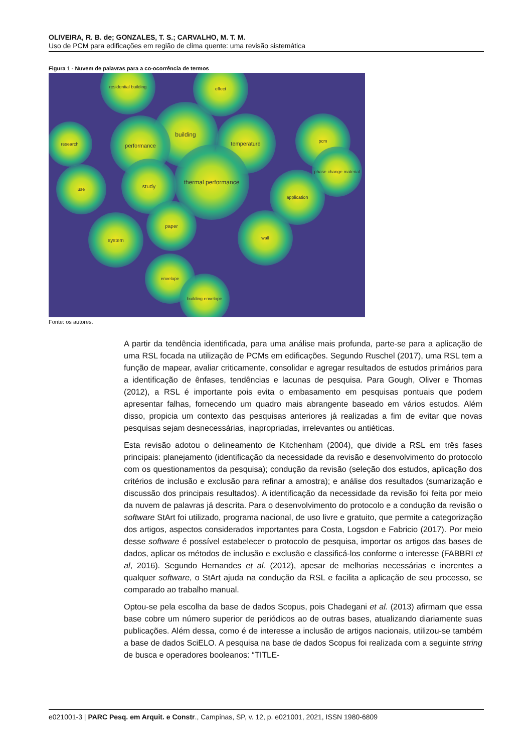OLIVEIRA, R. B. de; GONZALES, T. S.; CARVALHO, M. T. M.
Uso de PCM para edificações em região de clima quente: uma revisão sistemática
Figura 1 - Nuvem de palavras para a co-ocorrência de termos
residential building effect
research
building
performance temperature pcm
phase change material
use study
thermal performance
application
paper
system wall
envelope
building envelope
Fonte: os autores.
A partir da tendência identificada, para uma análise mais profunda, parte-se para a aplicação de uma RSL focada na utilização de PCMs em edificações. Segundo Ruschel (2017), uma RSL tem a função de mapear, avaliar criticamente, consolidar e agregar resultados de estudos primários para a identificação de ênfases, tendências e lacunas de pesquisa. Para Gough, Oliver e Thomas (2012), a RSL é importante pois evita o embasamento em pesquisas pontuais que podem apresentar falhas, fornecendo um quadro mais abrangente baseado em vários estudos. Além disso, propicia um contexto das pesquisas anteriores já realizadas a fim de evitar que novas pesquisas sejam desnecessárias, inapropriadas, irrelevantes ou antiéticas.
Esta revisão adotou o delineamento de Kitchenham (2004), que divide a RSL em três fases principais: planejamento (identificação da necessidade da revisão e desenvolvimento do protocolo com os questionamentos da pesquisa); condução da revisão (seleção dos estudos, aplicação dos critérios de inclusão e exclusão para refinar a amostra); e análise dos resultados (sumarização e discussão dos principais resultados). A identificação da necessidade da revisão foi feita por meio da nuvem de palavras já descrita. Para o desenvolvimento do protocolo e a condução da revisão o software StArt foi utilizado, programa nacional, de uso livre e gratuito, que permite a categorização dos artigos, aspectos considerados importantes para Costa, Logsdon e Fabricio (2017). Por meio desse software é possível estabelecer o protocolo de pesquisa, importar os artigos das bases de dados, aplicar os métodos de inclusão e exclusão e classificá-los conforme o interesse (FABBRI et al, 2016). Segundo Hernandes et al. (2012), apesar de melhorias necessárias e inerentes a qualquer software, o StArt ajuda na condução da RSL e facilita a aplicação de seu processo, se comparado ao trabalho manual.
Optou-se pela escolha da base de dados Scopus, pois Chadegani et al. (2013) afirmam que essa base cobre um número superior de periódicos ao de outras bases, atualizando diariamente suas publicações. Além dessa, como é de interesse a inclusão de artigos nacionais, utilizou-se também a base de dados SciELO. A pesquisa na base de dados Scopus foi realizada com a seguinte string de busca e operadores booleanos: “TITLE-
e021001-3 | PARC Pesq. em Arquit. e Constr., Campinas, SP, v. 12, p. e021001, 2021, ISSN 1980-6809